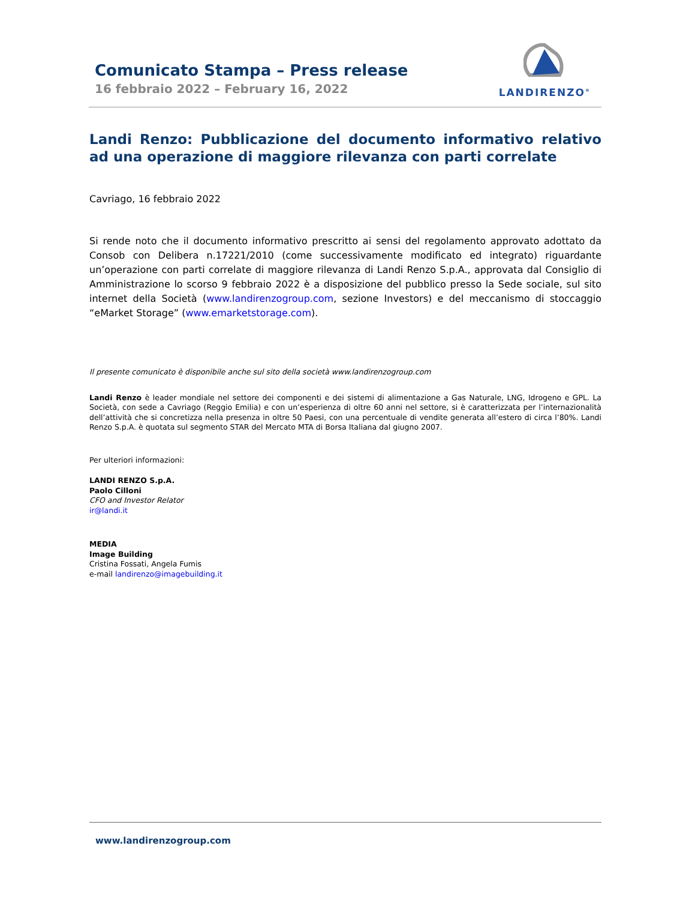Comunicato Stampa – Press release
16 febbraio 2022 – February 16, 2022
LANDIRENZO<sup>®</sup>
Landi Renzo: Pubblicazione del documento informativo relativo ad una operazione di maggiore rilevanza con parti correlate
Cavriago, 16 febbraio 2022
Si rende noto che il documento informativo prescritto ai sensi del regolamento approvato adottato da Consob con Delibera n.17221/2010 (come successivamente modificato ed integrato) riguardante un’operazione con parti correlate di maggiore rilevanza di Landi Renzo S.p.A., approvata dal Consiglio di Amministrazione lo scorso 9 febbraio 2022 è a disposizione del pubblico presso la Sede sociale, sul sito internet della Società (www.landirenzogroup.com, sezione Investors) e del meccanismo di stoccaggio “eMarket Storage” (www.emarketstorage.com).
Il presente comunicato è disponibile anche sul sito della società www.landirenzogroup.com
Landi Renzo è leader mondiale nel settore dei componenti e dei sistemi di alimentazione a Gas Naturale, LNG, Idrogeno e GPL. La Società, con sede a Cavriago (Reggio Emilia) e con un’esperienza di oltre 60 anni nel settore, si è caratterizzata per l’internazionalità dell’attività che si concretizza nella presenza in oltre 50 Paesi, con una percentuale di vendite generata all’estero di circa l’80%. Landi Renzo S.p.A. è quotata sul segmento STAR del Mercato MTA di Borsa Italiana dal giugno 2007.
Per ulteriori informazioni:
LANDI RENZO S.p.A.
Paolo Cilloni
CFO and Investor Relator
ir@landi.it
MEDIA
Image Building
Cristina Fossati, Angela Fumis
e-mail landirenzo@imagebuilding.it
www.landirenzogroup.com